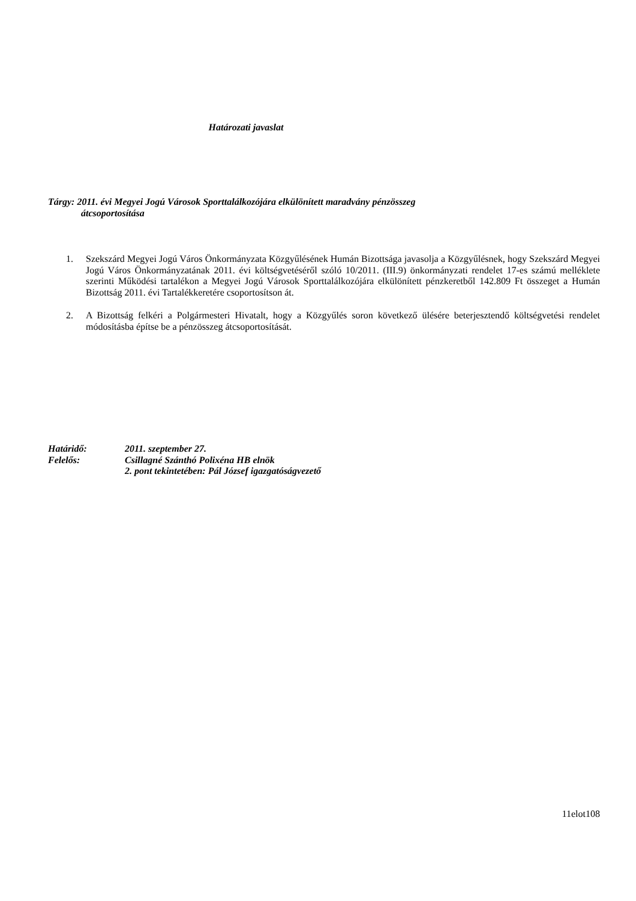Határozati javaslat
Tárgy: 2011. évi Megyei Jogú Városok Sporttalálkozójára elkülönített maradvány pénzösszeg
átcsoportosítása
1. Szekszárd Megyei Jogú Város Önkormányzata Közgyűlésének Humán Bizottsága javasolja a Közgyűlésnek, hogy Szekszárd Megyei Jogú Város Önkormányzatának 2011. évi költségvetéséről szóló 10/2011. (III.9) önkormányzati rendelet 17-es számú melléklete szerinti Működési tartalékon a Megyei Jogú Városok Sporttalálkozójára elkülönített pénzkeretből 142.809 Ft összeget a Humán Bizottság 2011. évi Tartalékkeretére csoportosítson át.
2. A Bizottság felkéri a Polgármesteri Hivatalt, hogy a Közgyűlés soron következő ülésére beterjesztendő költségvetési rendelet módosításba építse be a pénzösszeg átcsoportosítását.
Határidő: 2011. szeptember 27.
Felelős: Csillagné Szánthó Polixéna HB elnök
2. pont tekintetében: Pál József igazgatóságvezető
11elot108